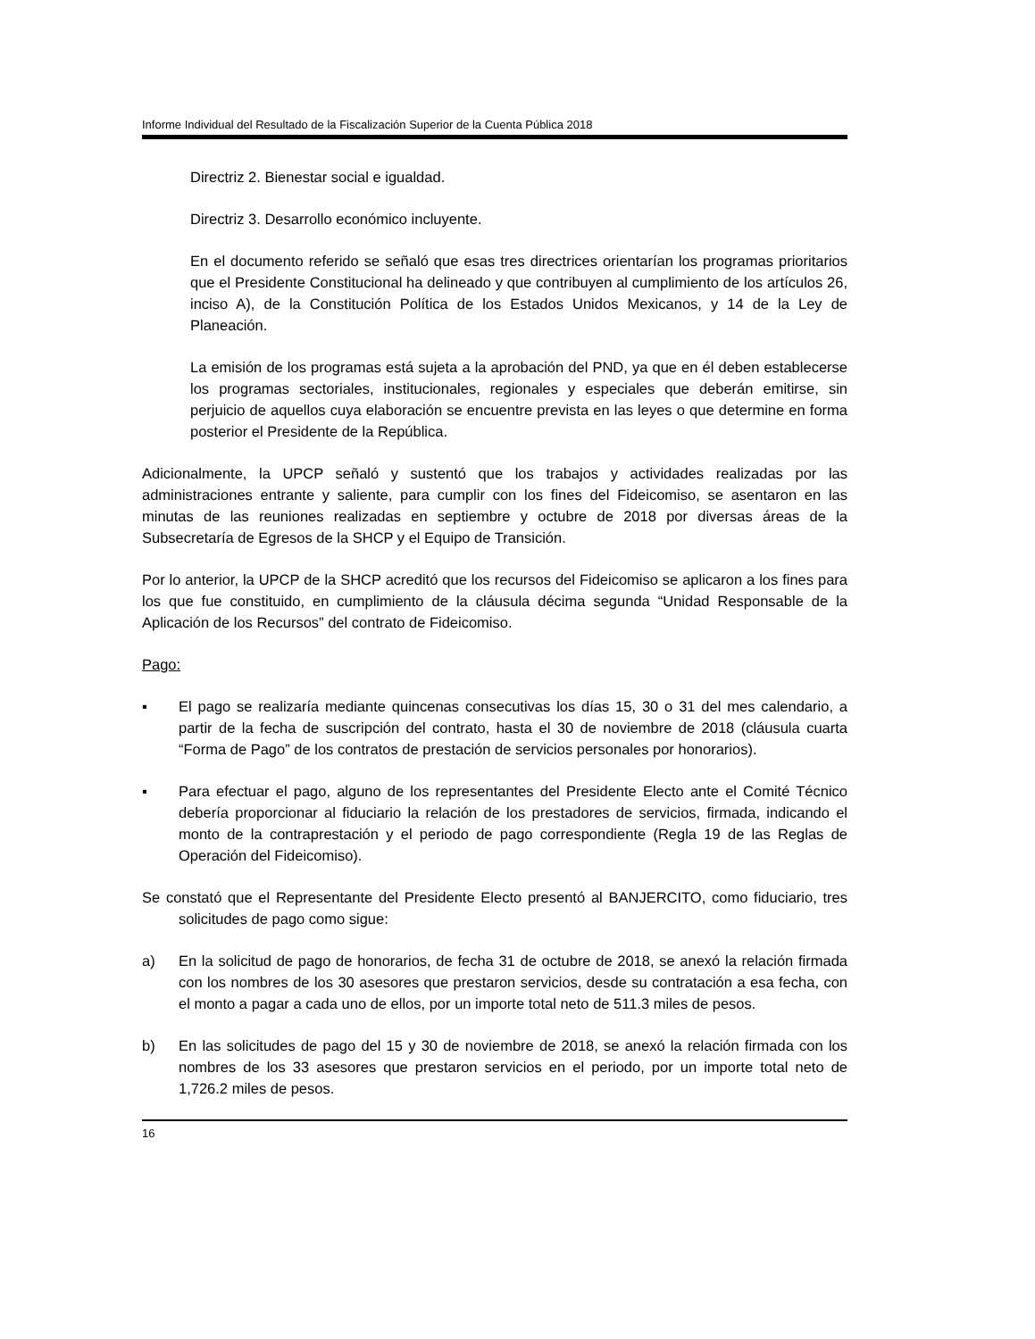Informe Individual del Resultado de la Fiscalización Superior de la Cuenta Pública 2018
Directriz 2. Bienestar social e igualdad.
Directriz 3. Desarrollo económico incluyente.
En el documento referido se señaló que esas tres directrices orientarían los programas prioritarios que el Presidente Constitucional ha delineado y que contribuyen al cumplimiento de los artículos 26, inciso A), de la Constitución Política de los Estados Unidos Mexicanos, y 14 de la Ley de Planeación.
La emisión de los programas está sujeta a la aprobación del PND, ya que en él deben establecerse los programas sectoriales, institucionales, regionales y especiales que deberán emitirse, sin perjuicio de aquellos cuya elaboración se encuentre prevista en las leyes o que determine en forma posterior el Presidente de la República.
Adicionalmente, la UPCP señaló y sustentó que los trabajos y actividades realizadas por las administraciones entrante y saliente, para cumplir con los fines del Fideicomiso, se asentaron en las minutas de las reuniones realizadas en septiembre y octubre de 2018 por diversas áreas de la Subsecretaría de Egresos de la SHCP y el Equipo de Transición.
Por lo anterior, la UPCP de la SHCP acreditó que los recursos del Fideicomiso se aplicaron a los fines para los que fue constituido, en cumplimiento de la cláusula décima segunda “Unidad Responsable de la Aplicación de los Recursos” del contrato de Fideicomiso.
Pago:
▪ El pago se realizaría mediante quincenas consecutivas los días 15, 30 o 31 del mes calendario, a partir de la fecha de suscripción del contrato, hasta el 30 de noviembre de 2018 (cláusula cuarta “Forma de Pago” de los contratos de prestación de servicios personales por honorarios).
▪ Para efectuar el pago, alguno de los representantes del Presidente Electo ante el Comité Técnico debería proporcionar al fiduciario la relación de los prestadores de servicios, firmada, indicando el monto de la contraprestación y el periodo de pago correspondiente (Regla 19 de las Reglas de Operación del Fideicomiso).
Se constató que el Representante del Presidente Electo presentó al BANJERCITO, como fiduciario, tres solicitudes de pago como sigue:
a) En la solicitud de pago de honorarios, de fecha 31 de octubre de 2018, se anexó la relación firmada con los nombres de los 30 asesores que prestaron servicios, desde su contratación a esa fecha, con el monto a pagar a cada uno de ellos, por un importe total neto de 511.3 miles de pesos.
b) En las solicitudes de pago del 15 y 30 de noviembre de 2018, se anexó la relación firmada con los nombres de los 33 asesores que prestaron servicios en el periodo, por un importe total neto de 1,726.2 miles de pesos.
16